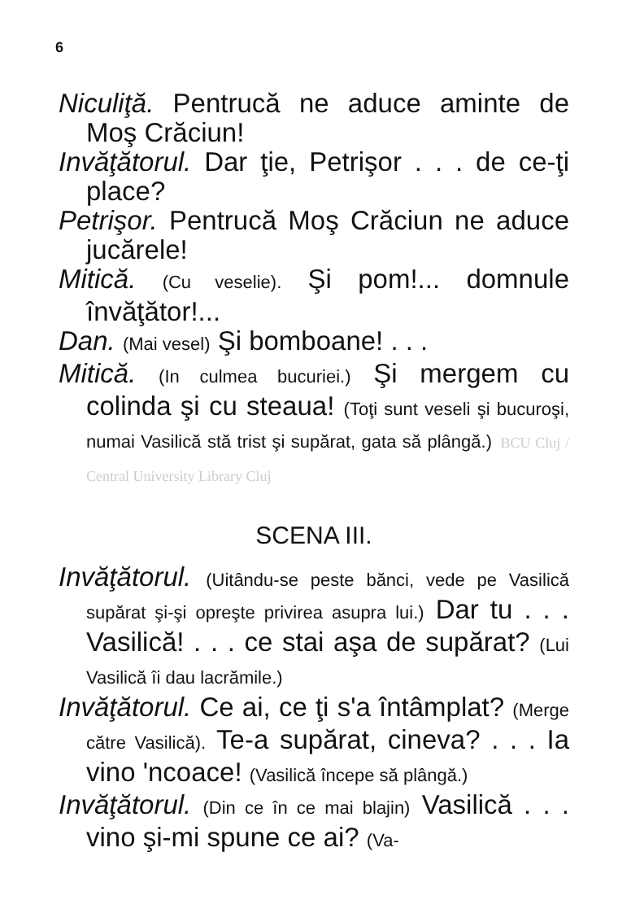6
Niculiţă. Pentrucă ne aduce aminte de Moş Crăciun!
Invăţătorul. Dar ţie, Petrişor . . . de ce-ţi place?
Petrişor. Pentrucă Moş Crăciun ne aduce jucărele!
Mitică. (Cu veselie). Şi pom!... domnule învăţător!...
Dan. (Mai vesel) Şi bomboane! . . .
Mitică. (In culmea bucuriei.) Şi mergem cu colinda şi cu steaua! (Toţi sunt veseli şi bucuroşi, numai Vasilică stă trist şi supărat, gata să plângă.) BCU Cluj / Central University Library Cluj
SCENA III.
Invăţătorul. (Uitându-se peste bănci, vede pe Vasilică supărat şi-şi opreşte privirea asupra lui.) Dar tu . . . Vasilică! . . . ce stai aşa de supărat? (Lui Vasilică îi dau lacrămile.)
Invăţătorul. Ce ai, ce ţi s'a întâmplat? (Merge către Vasilică). Te-a supărat, cineva? . . . Ia vino 'ncoace! (Vasilică începe să plângă.)
Invăţătorul. (Din ce în ce mai blajin) Vasilică . . . vino şi-mi spune ce ai? (Va-